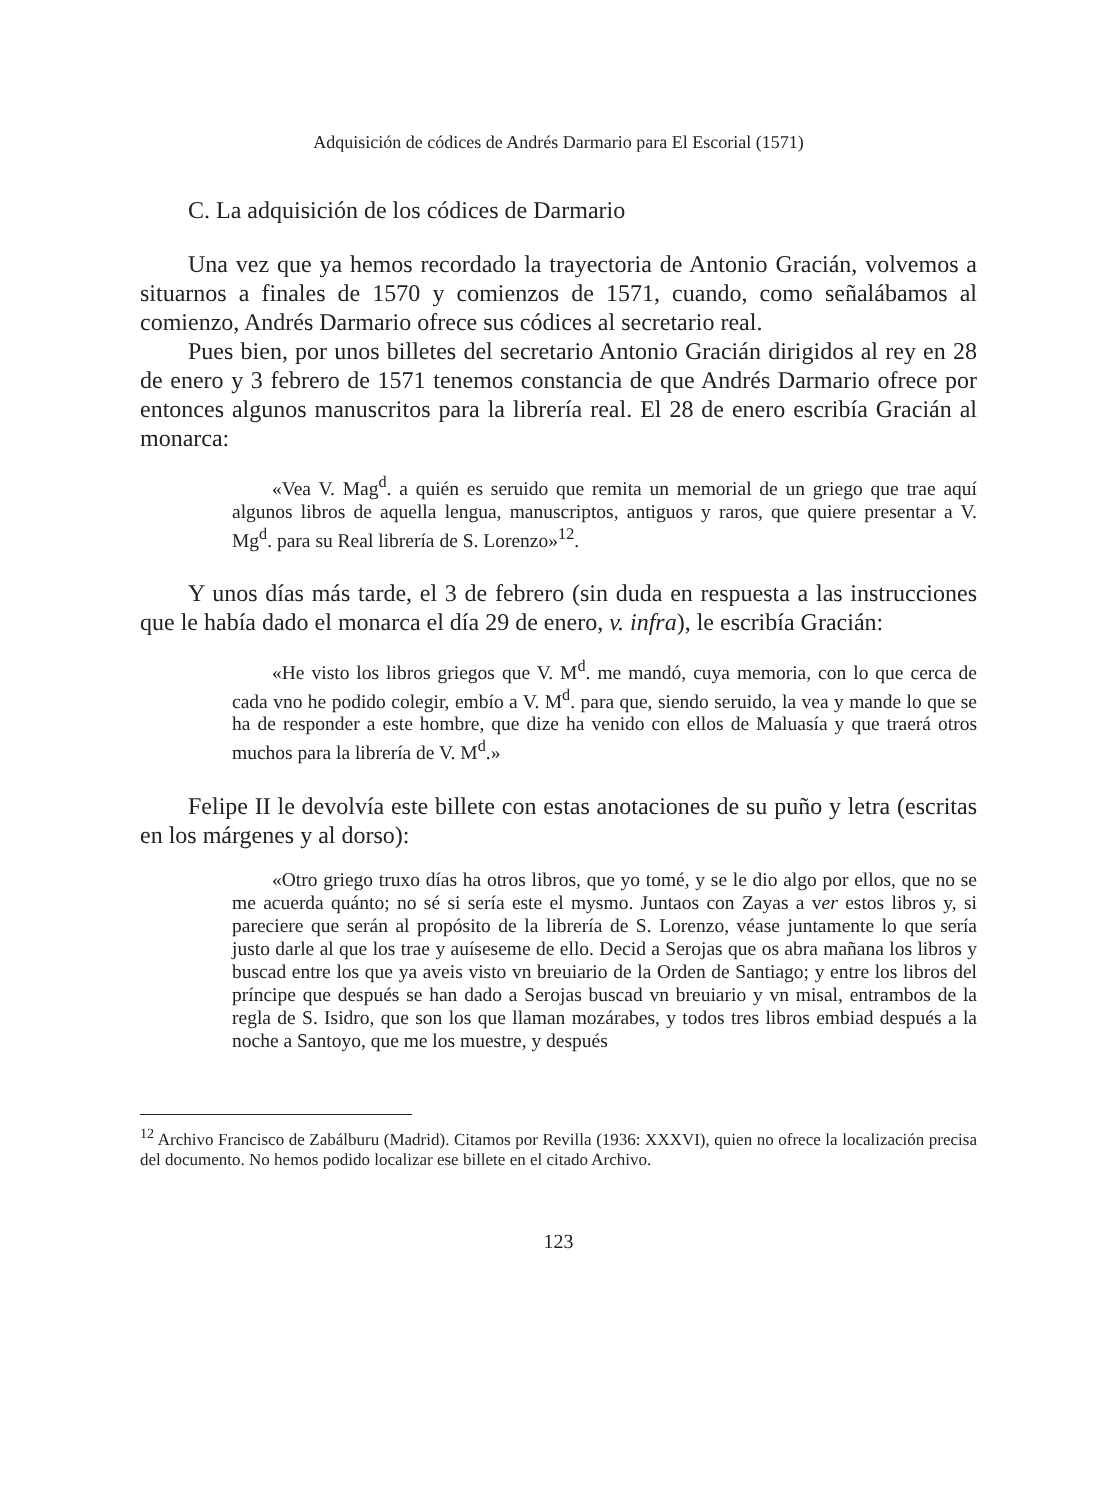Adquisición de códices de Andrés Darmario para El Escorial (1571)
C. La adquisición de los códices de Darmario
Una vez que ya hemos recordado la trayectoria de Antonio Gracián, volvemos a situarnos a finales de 1570 y comienzos de 1571, cuando, como señalábamos al comienzo, Andrés Darmario ofrece sus códices al secretario real.
Pues bien, por unos billetes del secretario Antonio Gracián dirigidos al rey en 28 de enero y 3 febrero de 1571 tenemos constancia de que Andrés Darmario ofrece por entonces algunos manuscritos para la librería real. El 28 de enero escribía Gracián al monarca:
«Vea V. Mag<sup>d</sup>. a quién es seruido que remita un memorial de un griego que trae aquí algunos libros de aquella lengua, manuscriptos, antiguos y raros, que quiere presentar a V. Mg<sup>d</sup>. para su Real librería de S. Lorenzo»<sup>12</sup>.
Y unos días más tarde, el 3 de febrero (sin duda en respuesta a las instrucciones que le había dado el monarca el día 29 de enero, v. infra), le escribía Gracián:
«He visto los libros griegos que V. M<sup>d</sup>. me mandó, cuya memoria, con lo que cerca de cada vno he podido colegir, embío a V. M<sup>d</sup>. para que, siendo seruido, la vea y mande lo que se ha de responder a este hombre, que dize ha venido con ellos de Maluasía y que traerá otros muchos para la librería de V. M<sup>d</sup>.»
Felipe II le devolvía este billete con estas anotaciones de su puño y letra (escritas en los márgenes y al dorso):
«Otro griego truxo días ha otros libros, que yo tomé, y se le dio algo por ellos, que no se me acuerda quánto; no sé si sería este el mysmo. Juntaos con Zayas a ver estos libros y, si pareciere que serán al propósito de la librería de S. Lorenzo, véase juntamente lo que sería justo darle al que los trae y auíseseme de ello. Decid a Serojas que os abra mañana los libros y buscad entre los que ya aveis visto vn breuiario de la Orden de Santiago; y entre los libros del príncipe que después se han dado a Serojas buscad vn breuiario y vn misal, entrambos de la regla de S. Isidro, que son los que llaman mozárabes, y todos tres libros embiad después a la noche a Santoyo, que me los muestre, y después
<sup>12</sup> Archivo Francisco de Zabálburu (Madrid). Citamos por Revilla (1936: XXXVI), quien no ofrece la localización precisa del documento. No hemos podido localizar ese billete en el citado Archivo.
123